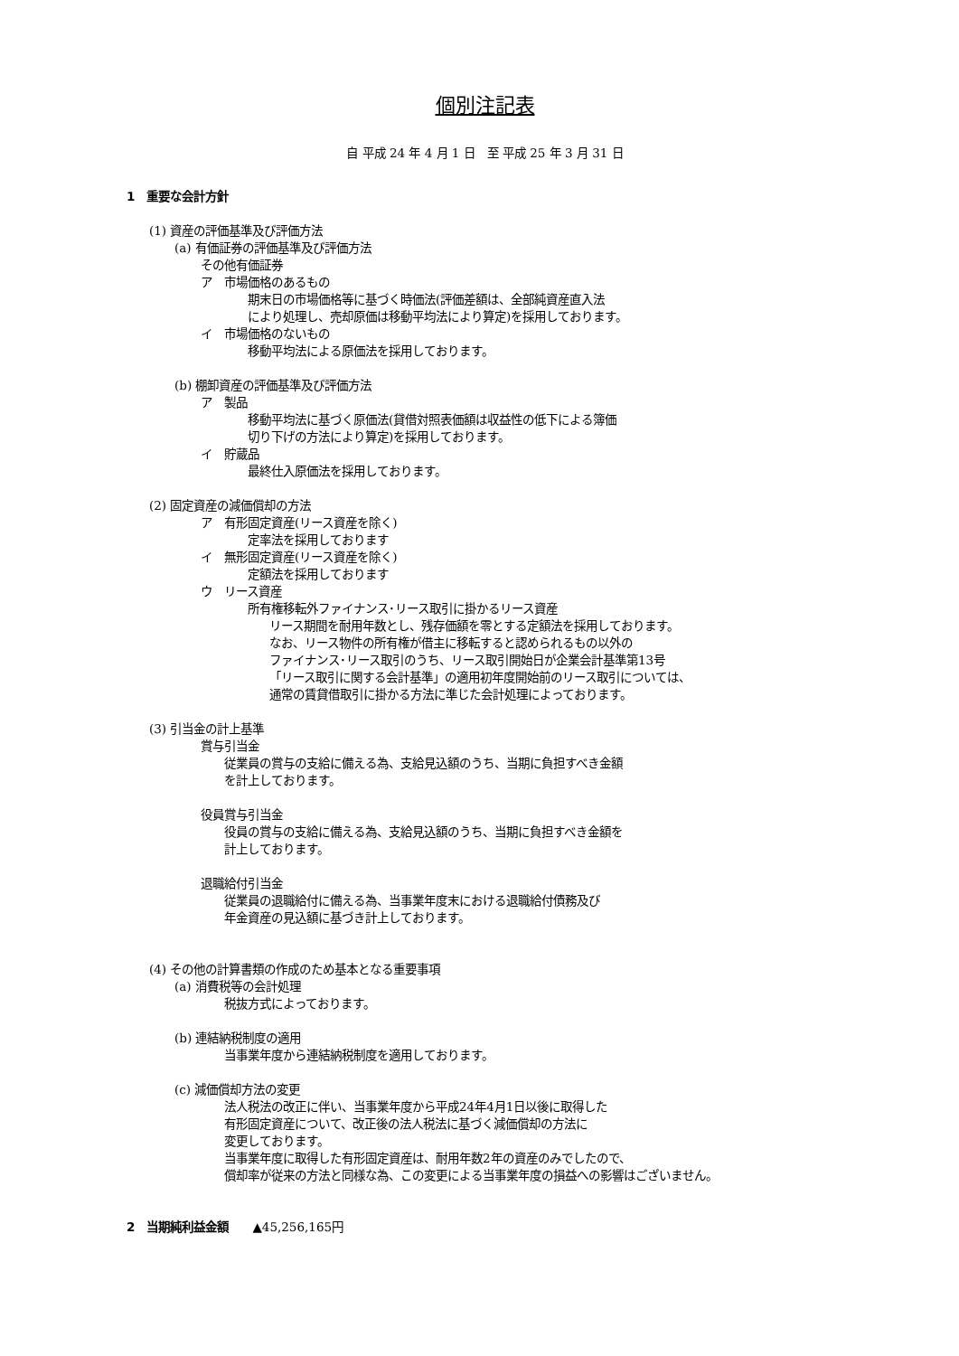個別注記表
自 平成 24 年 4 月 1 日　至 平成 25 年 3 月 31 日
1　重要な会計方針
(1) 資産の評価基準及び評価方法
(a) 有価証券の評価基準及び評価方法
その他有価証券
ア　市場価格のあるもの
期末日の市場価格等に基づく時価法(評価差額は、全部純資産直入法
により処理し、売却原価は移動平均法により算定)を採用しております。
イ　市場価格のないもの
移動平均法による原価法を採用しております。
(b) 棚卸資産の評価基準及び評価方法
ア　製品
移動平均法に基づく原価法(貸借対照表価額は収益性の低下による簿価
切り下げの方法により算定)を採用しております。
イ　貯蔵品
最終仕入原価法を採用しております。
(2) 固定資産の減価償却の方法
ア　有形固定資産(リース資産を除く)
定率法を採用しております
イ　無形固定資産(リース資産を除く)
定額法を採用しております
ウ　リース資産
所有権移転外ファイナンス･リース取引に掛かるリース資産
リース期間を耐用年数とし、残存価額を零とする定額法を採用しております。
なお、リース物件の所有権が借主に移転すると認められるもの以外の
ファイナンス･リース取引のうち、リース取引開始日が企業会計基準第13号
「リース取引に関する会計基準」の適用初年度開始前のリース取引については、
通常の賃貸借取引に掛かる方法に準じた会計処理によっております。
(3) 引当金の計上基準
賞与引当金
従業員の賞与の支給に備える為、支給見込額のうち、当期に負担すべき金額
を計上しております。
役員賞与引当金
役員の賞与の支給に備える為、支給見込額のうち、当期に負担すべき金額を
計上しております。
退職給付引当金
従業員の退職給付に備える為、当事業年度末における退職給付債務及び
年金資産の見込額に基づき計上しております。
(4) その他の計算書類の作成のため基本となる重要事項
(a) 消費税等の会計処理
税抜方式によっております。
(b) 連結納税制度の適用
当事業年度から連結納税制度を適用しております。
(c) 減価償却方法の変更
法人税法の改正に伴い、当事業年度から平成24年4月1日以後に取得した
有形固定資産について、改正後の法人税法に基づく減価償却の方法に
変更しております。
当事業年度に取得した有形固定資産は、耐用年数2年の資産のみでしたので、
償却率が従来の方法と同様な為、この変更による当事業年度の損益への影響はございません。
2　当期純利益金額　　▲45,256,165円